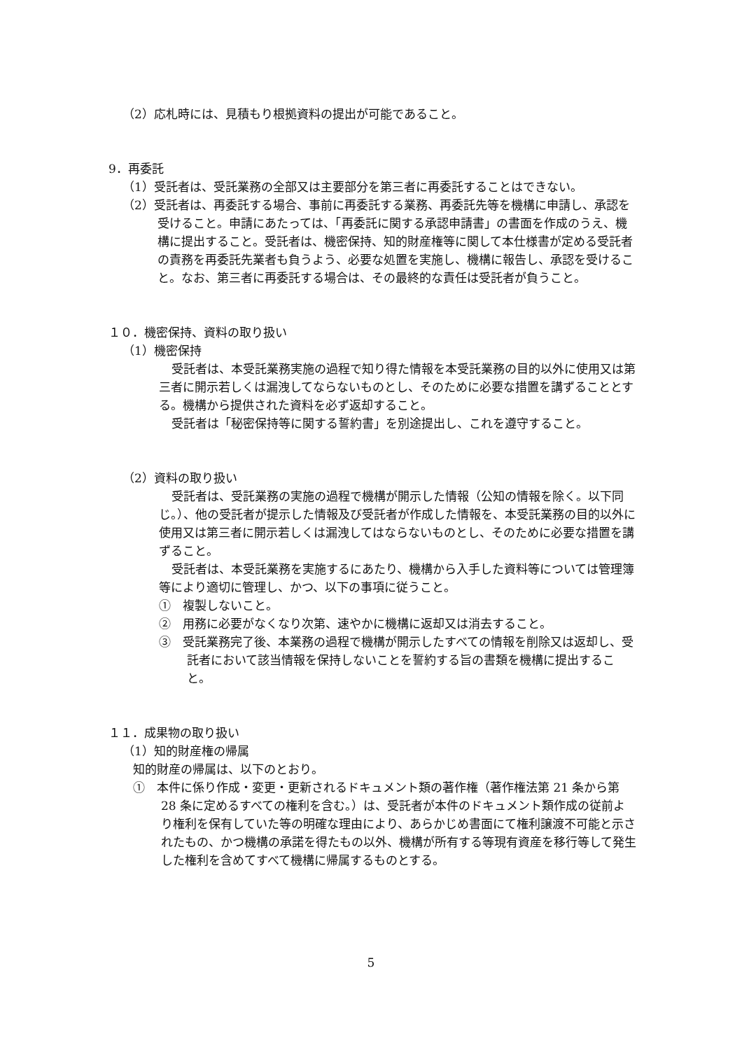（2）応札時には、見積もり根拠資料の提出が可能であること。
9．再委託
（1）受託者は、受託業務の全部又は主要部分を第三者に再委託することはできない。
（2）受託者は、再委託する場合、事前に再委託する業務、再委託先等を機構に申請し、承認を受けること。申請にあたっては、「再委託に関する承認申請書」の書面を作成のうえ、機構に提出すること。受託者は、機密保持、知的財産権等に関して本仕様書が定める受託者の責務を再委託先業者も負うよう、必要な処置を実施し、機構に報告し、承認を受けること。なお、第三者に再委託する場合は、その最終的な責任は受託者が負うこと。
１０．機密保持、資料の取り扱い
（1）機密保持
受託者は、本受託業務実施の過程で知り得た情報を本受託業務の目的以外に使用又は第三者に開示若しくは漏洩してならないものとし、そのために必要な措置を講ずることとする。機構から提供された資料を必ず返却すること。
受託者は「秘密保持等に関する誓約書」を別途提出し、これを遵守すること。
（2）資料の取り扱い
受託者は、受託業務の実施の過程で機構が開示した情報（公知の情報を除く。以下同じ。）、他の受託者が提示した情報及び受託者が作成した情報を、本受託業務の目的以外に使用又は第三者に開示若しくは漏洩してはならないものとし、そのために必要な措置を講ずること。
受託者は、本受託業務を実施するにあたり、機構から入手した資料等については管理簿等により適切に管理し、かつ、以下の事項に従うこと。
①　複製しないこと。
②　用務に必要がなくなり次第、速やかに機構に返却又は消去すること。
③　受託業務完了後、本業務の過程で機構が開示したすべての情報を削除又は返却し、受託者において該当情報を保持しないことを誓約する旨の書類を機構に提出すること。
１１．成果物の取り扱い
（1）知的財産権の帰属
知的財産の帰属は、以下のとおり。
①　本件に係り作成・変更・更新されるドキュメント類の著作権（著作権法第 21 条から第 28 条に定めるすべての権利を含む。）は、受託者が本件のドキュメント類作成の従前より権利を保有していた等の明確な理由により、あらかじめ書面にて権利譲渡不可能と示されたもの、かつ機構の承諾を得たもの以外、機構が所有する等現有資産を移行等して発生した権利を含めてすべて機構に帰属するものとする。
5